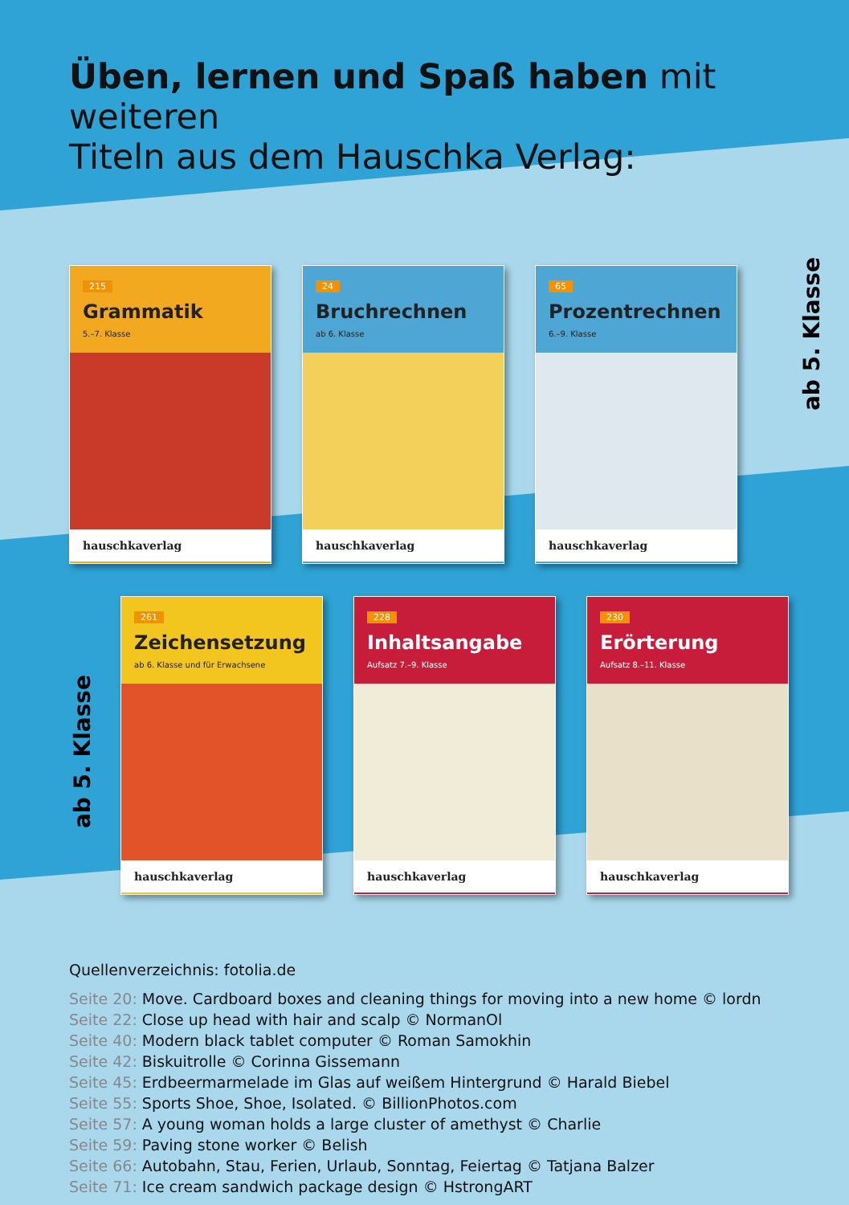Üben, lernen und Spaß haben mit weiteren
Titeln aus dem Hauschka Verlag:
215
Grammatik
5.–7. Klasse
hauschkaverlag
24
Bruchrechnen
ab 6. Klasse
hauschkaverlag
65
Prozentrechnen
6.–9. Klasse
hauschkaverlag
ab 5. Klasse
ab 5. Klasse
261
Zeichensetzung
ab 6. Klasse und für Erwachsene
hauschkaverlag
228
Inhaltsangabe
Aufsatz 7.–9. Klasse
hauschkaverlag
230
Erörterung
Aufsatz 8.–11. Klasse
hauschkaverlag
Quellenverzeichnis: fotolia.de
Seite 20: Move. Cardboard boxes and cleaning things for moving into a new home © lordn
Seite 22: Close up head with hair and scalp © NormanOl
Seite 40: Modern black tablet computer © Roman Samokhin
Seite 42: Biskuitrolle © Corinna Gissemann
Seite 45: Erdbeermarmelade im Glas auf weißem Hintergrund © Harald Biebel
Seite 55: Sports Shoe, Shoe, Isolated. © BillionPhotos.com
Seite 57: A young woman holds a large cluster of amethyst © Charlie
Seite 59: Paving stone worker © Belish
Seite 66: Autobahn, Stau, Ferien, Urlaub, Sonntag, Feiertag © Tatjana Balzer
Seite 71: Ice cream sandwich package design © HstrongART